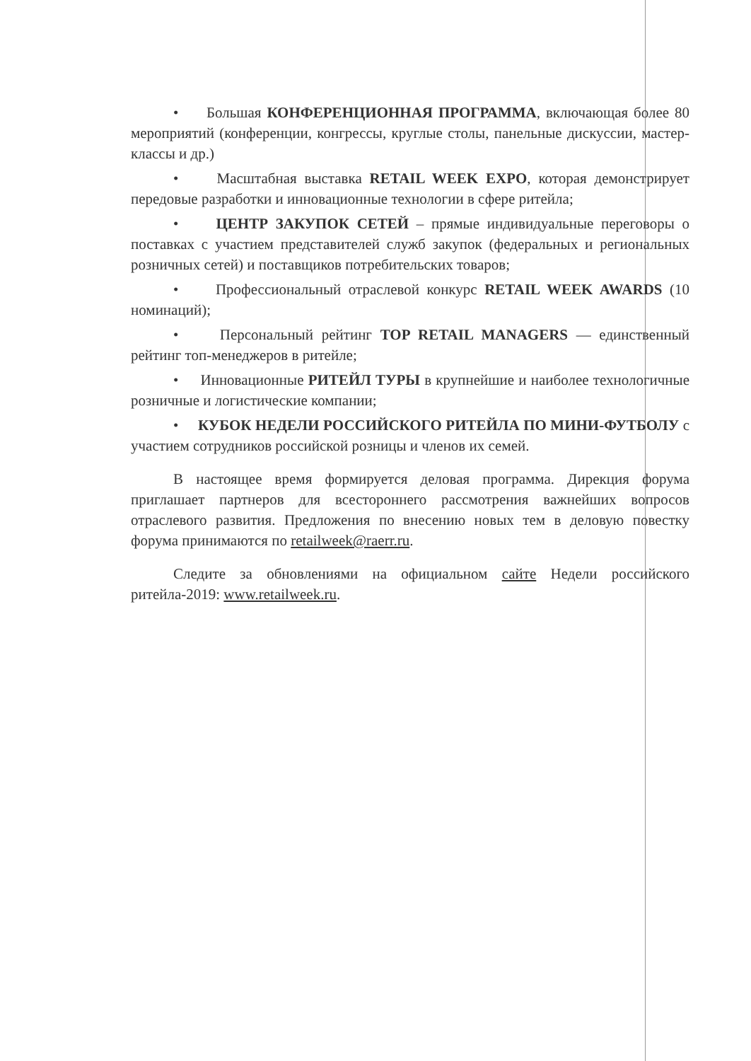• Большая КОНФЕРЕНЦИОННАЯ ПРОГРАММА, включающая более 80 мероприятий (конференции, конгрессы, круглые столы, панельные дискуссии, мастер-классы и др.)
• Масштабная выставка RETAIL WEEK EXPO, которая демонстрирует передовые разработки и инновационные технологии в сфере ритейла;
• ЦЕНТР ЗАКУПОК СЕТЕЙ – прямые индивидуальные переговоры о поставках с участием представителей служб закупок (федеральных и региональных розничных сетей) и поставщиков потребительских товаров;
• Профессиональный отраслевой конкурс RETAIL WEEK AWARDS (10 номинаций);
• Персональный рейтинг TOP RETAIL MANAGERS — единственный рейтинг топ-менеджеров в ритейле;
• Инновационные РИТЕЙЛ ТУРЫ в крупнейшие и наиболее технологичные розничные и логистические компании;
• КУБОК НЕДЕЛИ РОССИЙСКОГО РИТЕЙЛА ПО МИНИ-ФУТБОЛУ с участием сотрудников российской розницы и членов их семей.
В настоящее время формируется деловая программа. Дирекция форума приглашает партнеров для всестороннего рассмотрения важнейших вопросов отраслевого развития. Предложения по внесению новых тем в деловую повестку форума принимаются по retailweek@raerr.ru.
Следите за обновлениями на официальном сайте Недели российского ритейла-2019: www.retailweek.ru.